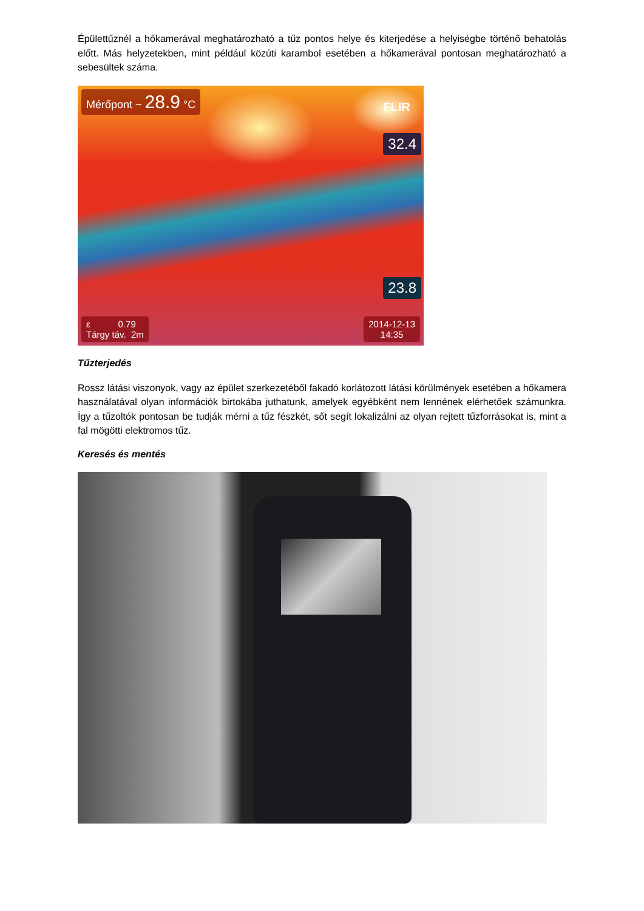Épülettűznél a hőkamerával meghatározható a tűz pontos helye és kiterjedése a helyiségbe történő behatolás előtt. Más helyzetekben, mint például közúti karambol esetében a hőkamerával pontosan meghatározható a sebesültek száma.
Mérőpont ~ 28.9 °C
FLIR
32.4
23.8
ε 0.79
Tárgy táv. 2m
2014-12-13
14:35
Tűzterjedés
Rossz látási viszonyok, vagy az épület szerkezetéből fakadó korlátozott látási körülmények esetében a hőkamera használatával olyan információk birtokába juthatunk, amelyek egyébként nem lennének elérhetőek számunkra. Így a tűzoltók pontosan be tudják mérni a tűz fészkét, sőt segít lokalizálni az olyan rejtett tűzforrásokat is, mint a fal mögötti elektromos tűz.
Keresés és mentés